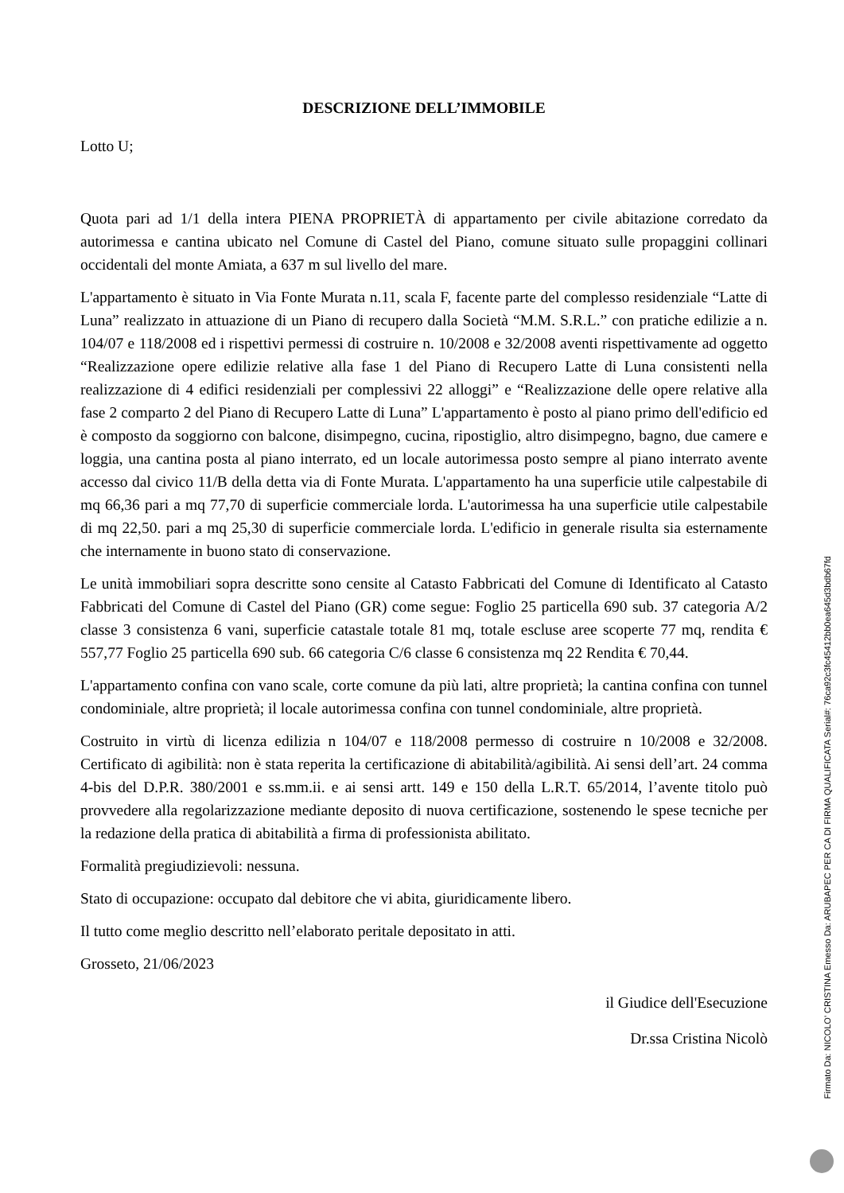DESCRIZIONE DELL’IMMOBILE
Lotto U;
Quota pari ad 1/1 della intera PIENA PROPRIETÀ di appartamento per civile abitazione corredato da autorimessa e cantina ubicato nel Comune di Castel del Piano, comune situato sulle propaggini collinari occidentali del monte Amiata, a 637 m sul livello del mare.
L'appartamento è situato in Via Fonte Murata n.11, scala F, facente parte del complesso residenziale “Latte di Luna” realizzato in attuazione di un Piano di recupero dalla Società “M.M. S.R.L.” con pratiche edilizie a n. 104/07 e 118/2008 ed i rispettivi permessi di costruire n. 10/2008 e 32/2008 aventi rispettivamente ad oggetto “Realizzazione opere edilizie relative alla fase 1 del Piano di Recupero Latte di Luna consistenti nella realizzazione di 4 edifici residenziali per complessivi 22 alloggi” e “Realizzazione delle opere relative alla fase 2 comparto 2 del Piano di Recupero Latte di Luna” L'appartamento è posto al piano primo dell'edificio ed è composto da soggiorno con balcone, disimpegno, cucina, ripostiglio, altro disimpegno, bagno, due camere e loggia, una cantina posta al piano interrato, ed un locale autorimessa posto sempre al piano interrato avente accesso dal civico 11/B della detta via di Fonte Murata. L'appartamento ha una superficie utile calpestabile di mq 66,36 pari a mq 77,70 di superficie commerciale lorda. L'autorimessa ha una superficie utile calpestabile di mq 22,50. pari a mq 25,30 di superficie commerciale lorda. L'edificio in generale risulta sia esternamente che internamente in buono stato di conservazione.
Le unità immobiliari sopra descritte sono censite al Catasto Fabbricati del Comune di Identificato al Catasto Fabbricati del Comune di Castel del Piano (GR) come segue: Foglio 25 particella 690 sub. 37 categoria A/2 classe 3 consistenza 6 vani, superficie catastale totale 81 mq, totale escluse aree scoperte 77 mq, rendita € 557,77 Foglio 25 particella 690 sub. 66 categoria C/6 classe 6 consistenza mq 22 Rendita € 70,44.
L'appartamento confina con vano scale, corte comune da più lati, altre proprietà; la cantina confina con tunnel condominiale, altre proprietà; il locale autorimessa confina con tunnel condominiale, altre proprietà.
Costruito in virtù di licenza edilizia n 104/07 e 118/2008 permesso di costruire n 10/2008 e 32/2008. Certificato di agibilità: non è stata reperita la certificazione di abitabilità/agibilità. Ai sensi dell’art. 24 comma 4-bis del D.P.R. 380/2001 e ss.mm.ii. e ai sensi artt. 149 e 150 della L.R.T. 65/2014, l’avente titolo può provvedere alla regolarizzazione mediante deposito di nuova certificazione, sostenendo le spese tecniche per la redazione della pratica di abitabilità a firma di professionista abilitato.
Formalità pregiudizievoli: nessuna.
Stato di occupazione: occupato dal debitore che vi abita, giuridicamente libero.
Il tutto come meglio descritto nell’elaborato peritale depositato in atti.
Grosseto, 21/06/2023
il Giudice dell'Esecuzione
Dr.ssa Cristina Nicolò
Firmato Da: NICOLO' CRISTINA Emesso Da: ARUBAPEC PER CA DI FIRMA QUALIFICATA Serial#: 76ca92c3fc45412bb0ea645d3bdb67fd